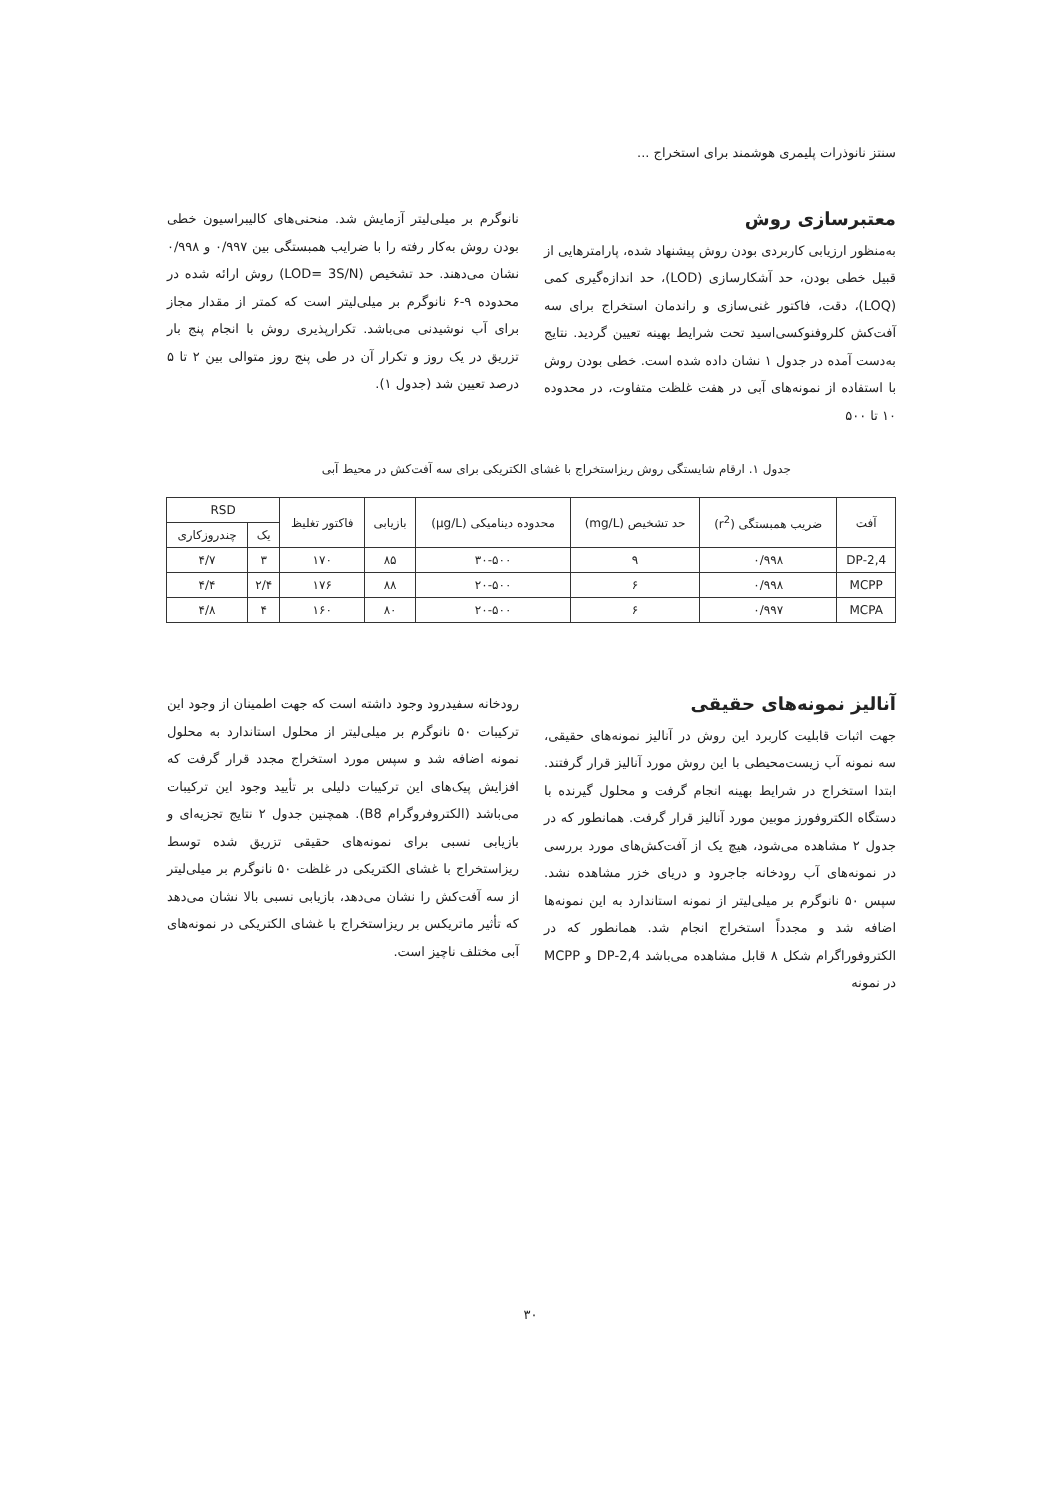سنتز نانوذرات پلیمری هوشمند برای استخراج ...
معتبرسازی روش
به‌منظور ارزیابی کاربردی بودن روش پیشنهاد شده، پارامترهایی از قبیل خطی بودن، حد آشکارسازی (LOD)، حد اندازه‌گیری کمی (LOQ)، دقت، فاکتور غنی‌سازی و راندمان استخراج برای سه آفت‌کش کلروفنوکسی‌اسید تحت شرایط بهینه تعیین گردید. نتایج به‌دست آمده در جدول ۱ نشان داده شده است. خطی بودن روش با استفاده از نمونه‌های آبی در هفت غلظت متفاوت، در محدوده ۱۰ تا ۵۰۰
نانوگرم بر میلی‌لیتر آزمایش شد. منحنی‌های کالیبراسیون خطی بودن روش به‌کار رفته را با ضرایب همبستگی بین ۰/۹۹۷ و ۰/۹۹۸ نشان می‌دهند. حد تشخیص (LOD= 3S/N) روش ارائه شده در محدوده ۹-۶ نانوگرم بر میلی‌لیتر است که کمتر از مقدار مجاز برای آب نوشیدنی می‌باشد. تکرارپذیری روش با انجام پنج بار تزریق در یک روز و تکرار آن در طی پنج روز متوالی بین ۲ تا ۵ درصد تعیین شد (جدول ۱).
جدول ۱. ارقام شایستگی روش ریزاستخراج با غشای الکتریکی برای سه آفت‌کش در محیط آبی
| آفت | ضریب همبستگی (r<sup>2</sup>) | حد تشخیص (mg/L) | محدوده دینامیکی (μg/L) | بازیابی | فاکتور تغلیظ | RSD | |
| --- | --- | --- | --- | --- | --- | --- | --- |
| | | | | | | یک | چندروزکاری |
| 2,4-DP | ۰/۹۹۸ | ۹ | ۳۰-۵۰۰ | ۸۵ | ۱۷۰ | ۳ | ۴/۷ |
| MCPP | ۰/۹۹۸ | ۶ | ۲۰-۵۰۰ | ۸۸ | ۱۷۶ | ۲/۴ | ۴/۴ |
| MCPA | ۰/۹۹۷ | ۶ | ۲۰-۵۰۰ | ۸۰ | ۱۶۰ | ۴ | ۴/۸ |
آنالیز نمونه‌های حقیقی
جهت اثبات قابلیت کاربرد این روش در آنالیز نمونه‌های حقیقی، سه نمونه آب زیست‌محیطی با این روش مورد آنالیز قرار گرفتند. ابتدا استخراج در شرایط بهینه انجام گرفت و محلول گیرنده با دستگاه الکتروفورز موبین مورد آنالیز قرار گرفت. همانطور که در جدول ۲ مشاهده می‌شود، هیچ یک از آفت‌کش‌های مورد بررسی در نمونه‌های آب رودخانه جاجرود و دریای خزر مشاهده نشد. سپس ۵۰ نانوگرم بر میلی‌لیتر از نمونه استاندارد به این نمونه‌ها اضافه شد و مجدداً استخراج انجام شد. همانطور که در الکتروفوراگرام شکل ۸ قابل مشاهده می‌باشد 2,4-DP و MCPP در نمونه
رودخانه سفیدرود وجود داشته است که جهت اطمینان از وجود این ترکیبات ۵۰ نانوگرم بر میلی‌لیتر از محلول استاندارد به محلول نمونه اضافه شد و سپس مورد استخراج مجدد قرار گرفت که افزایش پیک‌های این ترکیبات دلیلی بر تأیید وجود این ترکیبات می‌باشد (الکتروفروگرام B8). همچنین جدول ۲ نتایج تجزیه‌ای و بازیابی نسبی برای نمونه‌های حقیقی تزریق شده توسط ریزاستخراج با غشای الکتریکی در غلظت ۵۰ نانوگرم بر میلی‌لیتر از سه آفت‌کش را نشان می‌دهد، بازیابی نسبی بالا نشان می‌دهد که تأثیر ماتریکس بر ریزاستخراج با غشای الکتریکی در نمونه‌های آبی مختلف ناچیز است.
۳۰